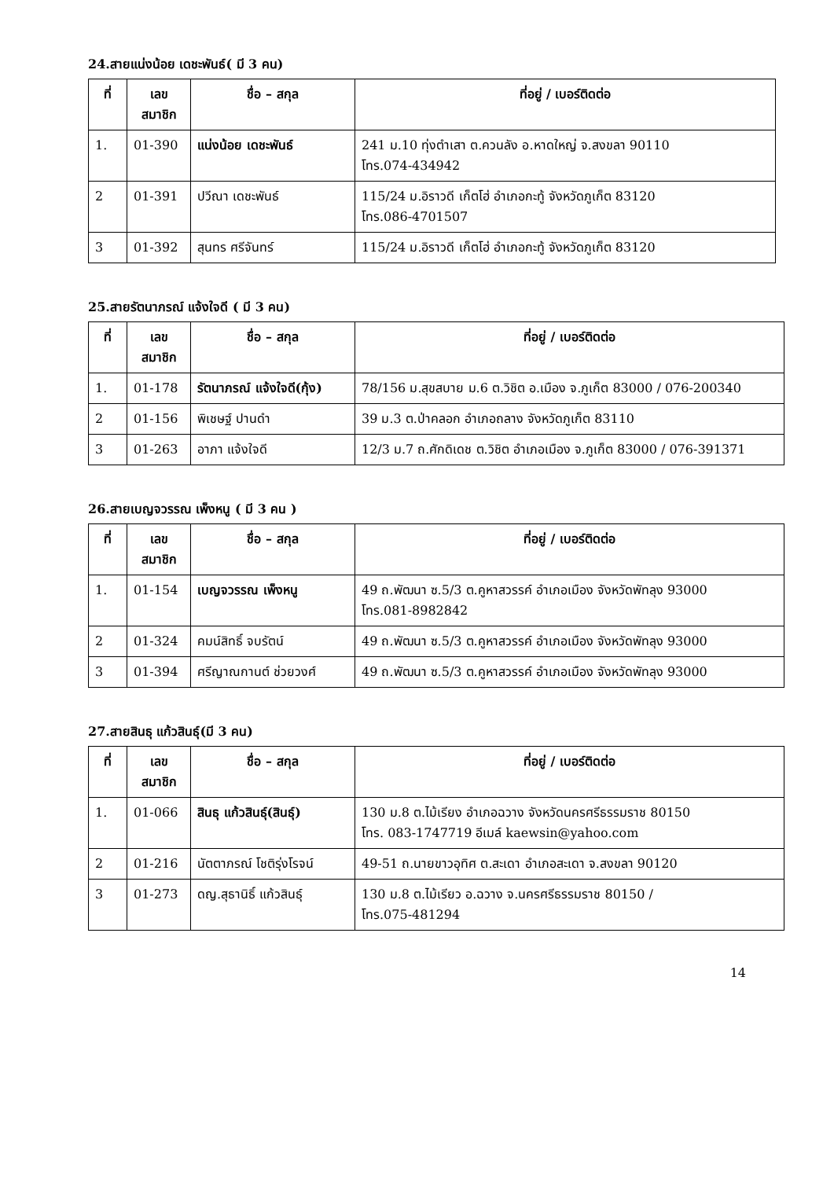24.สายแน่งน้อย เดชะพันธ์( มี 3 คน)
| ที่ | เลข สมาชิก | ชื่อ – สกุล | ที่อยู่ / เบอร์ติดต่อ |
| --- | --- | --- | --- |
| 1. | 01-390 | แน่งน้อย เดชะพันธ์ | 241 ม.10 ทุ่งตำเสา ต.ควนลัง อ.หาดใหญ่ จ.สงขลา 90110 โทร.074-434942 |
| 2 | 01-391 | ปวีณา เดชะพันธ์ | 115/24 ม.อิราวดี เก็ตโฮ่ อำเภอกะทู้ จังหวัดภูเก็ต 83120 โทร.086-4701507 |
| 3 | 01-392 | สุนทร ศรีจันทร์ | 115/24 ม.อิราวดี เก็ตโฮ่ อำเภอกะทู้ จังหวัดภูเก็ต 83120 |
25.สายรัตนาภรณ์ แจ้งใจดี ( มี 3 คน)
| ที่ | เลข สมาชิก | ชื่อ – สกุล | ที่อยู่ / เบอร์ติดต่อ |
| --- | --- | --- | --- |
| 1. | 01-178 | รัตนาภรณ์ แจ้งใจดี(กุ้ง) | 78/156 ม.สุขสบาย ม.6 ต.วิชิต อ.เมือง จ.ภูเก็ต 83000 / 076-200340 |
| 2 | 01-156 | พิเชษฐ์ ปานดำ | 39 ม.3 ต.ป่าคลอก อำเภอถลาง จังหวัดภูเก็ต 83110 |
| 3 | 01-263 | อาภา แจ้งใจดี | 12/3 ม.7 ถ.ศักดิเดช ต.วิชิต อำเภอเมือง จ.ภูเก็ต 83000 / 076-391371 |
26.สายเบญจวรรณ เพ็งหนู ( มี 3 คน )
| ที่ | เลข สมาชิก | ชื่อ – สกุล | ที่อยู่ / เบอร์ติดต่อ |
| --- | --- | --- | --- |
| 1. | 01-154 | เบญจวรรณ เพ็งหนู | 49 ถ.พัฒนา ซ.5/3 ต.คูหาสวรรค์ อำเภอเมือง จังหวัดพัทลุง 93000 โทร.081-8982842 |
| 2 | 01-324 | คมน์สิทธิ์ จบรัตน์ | 49 ถ.พัฒนา ซ.5/3 ต.คูหาสวรรค์ อำเภอเมือง จังหวัดพัทลุง 93000 |
| 3 | 01-394 | ศรีญาณกานต์ ช่วยวงศ์ | 49 ถ.พัฒนา ซ.5/3 ต.คูหาสวรรค์ อำเภอเมือง จังหวัดพัทลุง 93000 |
27.สายสินธุ แก้วสินธุ์(มี 3 คน)
| ที่ | เลข สมาชิก | ชื่อ – สกุล | ที่อยู่ / เบอร์ติดต่อ |
| --- | --- | --- | --- |
| 1. | 01-066 | สินธุ แก้วสินธุ์(สินธุ์) | 130 ม.8 ต.ไม้เรียง อำเภอฉวาง จังหวัดนครศรีธรรมราช 80150 โทร. 083-1747719 อีเมล์ kaewsin@yahoo.com |
| 2 | 01-216 | นัตตาภรณ์ โชติรุ่งโรจน์ | 49-51 ถ.นายขาวอุทิศ ต.สะเดา อำเภอสะเดา จ.สงขลา 90120 |
| 3 | 01-273 | ดญ.สุธานิธิ์ แก้วสินธุ์ | 130 ม.8 ต.ไม้เรียว อ.ฉวาง จ.นครศรีธรรมราช 80150 / โทร.075-481294 |
14